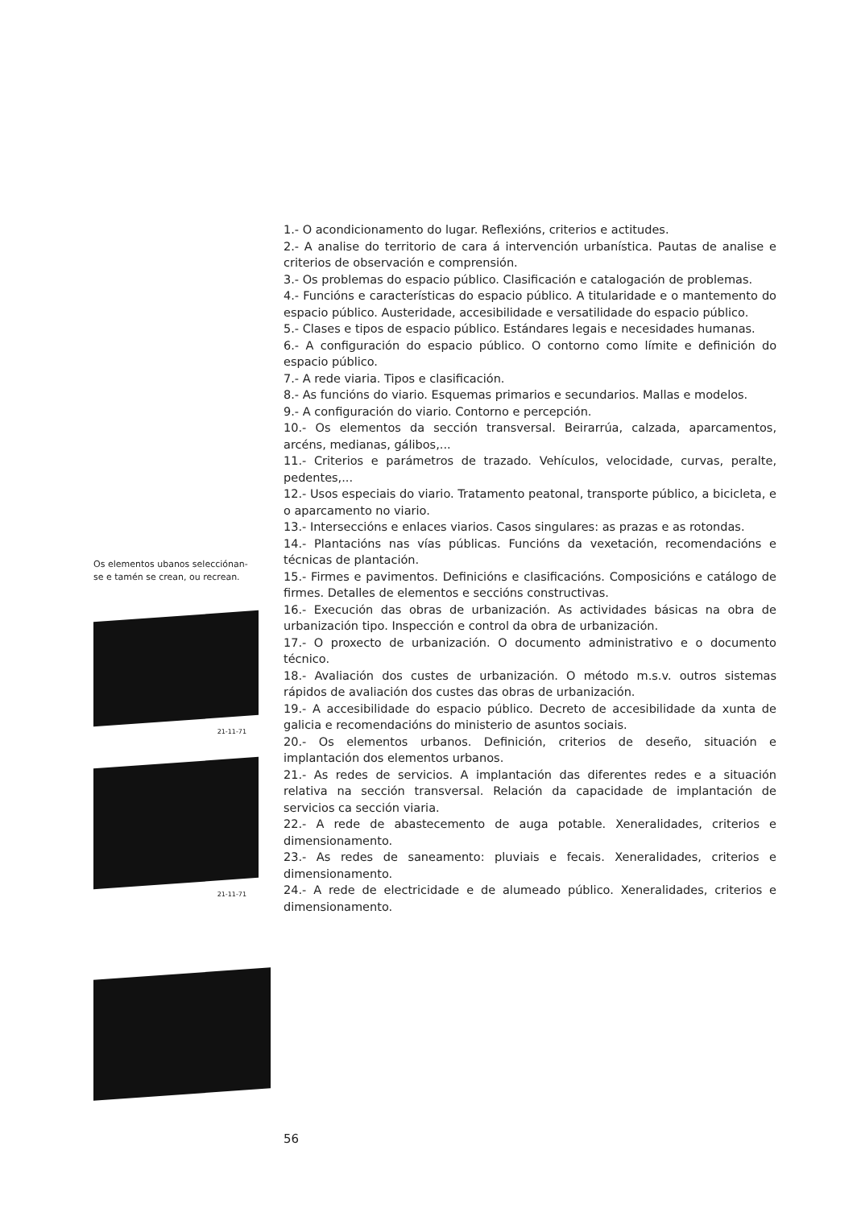Os elementos ubanos selecciónan-
se e tamén se crean, ou recrean.
21-11-71
21-11-71
1.- O acondicionamento do lugar. Reflexións, criterios e actitudes.
2.- A analise do territorio de cara á intervención urbanística. Pautas de analise e criterios de observación e comprensión.
3.- Os problemas do espacio público. Clasificación e catalogación de problemas.
4.- Funcións e características do espacio público. A titularidade e o mantemento do espacio público. Austeridade, accesibilidade e versatilidade do espacio público.
5.- Clases e tipos de espacio público. Estándares legais e necesidades humanas.
6.- A configuración do espacio público. O contorno como límite e definición do espacio público.
7.- A rede viaria. Tipos e clasificación.
8.- As funcións do viario. Esquemas primarios e secundarios. Mallas e modelos.
9.- A configuración do viario. Contorno e percepción.
10.- Os elementos da sección transversal. Beirarrúa, calzada, aparcamentos, arcéns, medianas, gálibos,...
11.- Criterios e parámetros de trazado. Vehículos, velocidade, curvas, peralte, pedentes,...
12.- Usos especiais do viario. Tratamento peatonal, transporte público, a bicicleta, e o aparcamento no viario.
13.- Interseccións e enlaces viarios. Casos singulares: as prazas e as rotondas.
14.- Plantacións nas vías públicas. Funcións da vexetación, recomendacións e técnicas de plantación.
15.- Firmes e pavimentos. Definicións e clasificacións. Composicións e catálogo de firmes. Detalles de elementos e seccións constructivas.
16.- Execución das obras de urbanización. As actividades básicas na obra de urbanización tipo. Inspección e control da obra de urbanización.
17.- O proxecto de urbanización. O documento administrativo e o documento técnico.
18.- Avaliación dos custes de urbanización. O método m.s.v. outros sistemas rápidos de avaliación dos custes das obras de urbanización.
19.- A accesibilidade do espacio público. Decreto de accesibilidade da xunta de galicia e recomendacións do ministerio de asuntos sociais.
20.- Os elementos urbanos. Definición, criterios de deseño, situación e implantación dos elementos urbanos.
21.- As redes de servicios. A implantación das diferentes redes e a situación relativa na sección transversal. Relación da capacidade de implantación de servicios ca sección viaria.
22.- A rede de abastecemento de auga potable. Xeneralidades, criterios e dimensionamento.
23.- As redes de saneamento: pluviais e fecais. Xeneralidades, criterios e dimensionamento.
24.- A rede de electricidade e de alumeado público. Xeneralidades, criterios e dimensionamento.
56